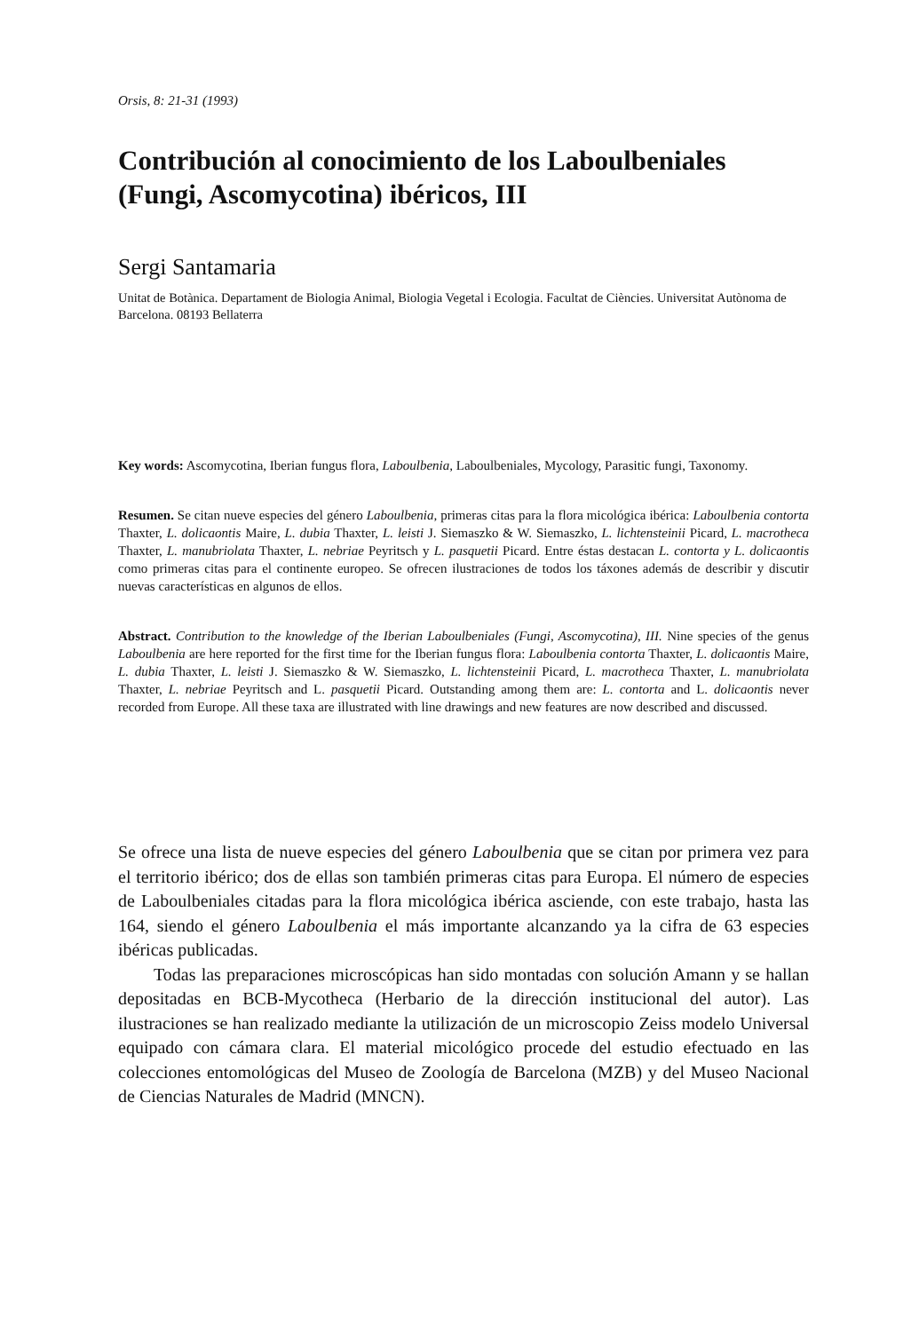Orsis, 8: 21-31 (1993)
Contribución al conocimiento de los Laboulbeniales (Fungi, Ascomycotina) ibéricos, III
Sergi Santamaria
Unitat de Botànica. Departament de Biologia Animal, Biologia Vegetal i Ecologia. Facultat de Ciències. Universitat Autònoma de Barcelona. 08193 Bellaterra
Key words: Ascomycotina, Iberian fungus flora, Laboulbenia, Laboulbeniales, Mycology, Parasitic fungi, Taxonomy.
Resumen. Se citan nueve especies del género Laboulbenia, primeras citas para la flora micológica ibérica: Laboulbenia contorta Thaxter, L. dolicaontis Maire, L. dubia Thaxter, L. leisti J. Siemaszko & W. Siemaszko, L. lichtensteinii Picard, L. macrotheca Thaxter, L. manubriolata Thaxter, L. nebriae Peyritsch y L. pasquetii Picard. Entre éstas destacan L. contorta y L. dolicaontis como primeras citas para el continente europeo. Se ofrecen ilustraciones de todos los táxones además de describir y discutir nuevas características en algunos de ellos.
Abstract. Contribution to the knowledge of the Iberian Laboulbeniales (Fungi, Ascomycotina), III. Nine species of the genus Laboulbenia are here reported for the first time for the Iberian fungus flora: Laboulbenia contorta Thaxter, L. dolicaontis Maire, L. dubia Thaxter, L. leisti J. Siemaszko & W. Siemaszko, L. lichtensteinii Picard, L. macrotheca Thaxter, L. manubriolata Thaxter, L. nebriae Peyritsch and L. pasquetii Picard. Outstanding among them are: L. contorta and L. dolicaontis never recorded from Europe. All these taxa are illustrated with line drawings and new features are now described and discussed.
Se ofrece una lista de nueve especies del género Laboulbenia que se citan por primera vez para el territorio ibérico; dos de ellas son también primeras citas para Europa. El número de especies de Laboulbeniales citadas para la flora micológica ibérica asciende, con este trabajo, hasta las 164, siendo el género Laboulbenia el más importante alcanzando ya la cifra de 63 especies ibéricas publicadas.
Todas las preparaciones microscópicas han sido montadas con solución Amann y se hallan depositadas en BCB-Mycotheca (Herbario de la dirección institucional del autor). Las ilustraciones se han realizado mediante la utilización de un microscopio Zeiss modelo Universal equipado con cámara clara. El material micológico procede del estudio efectuado en las colecciones entomológicas del Museo de Zoología de Barcelona (MZB) y del Museo Nacional de Ciencias Naturales de Madrid (MNCN).